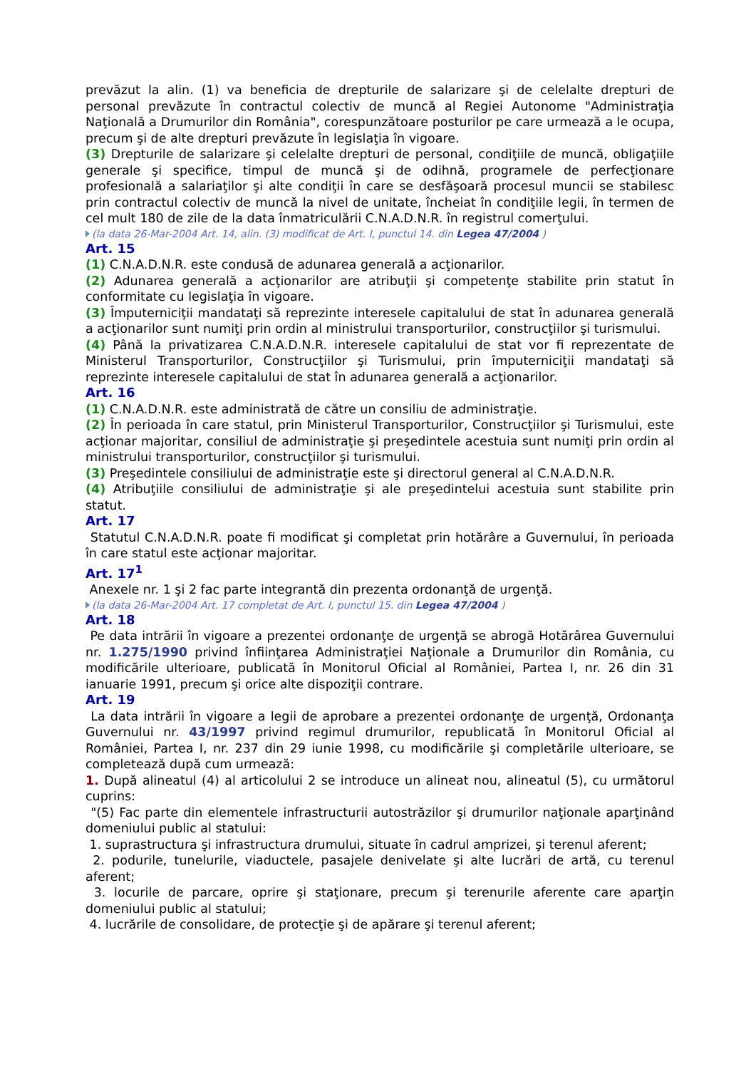prevăzut la alin. (1) va beneficia de drepturile de salarizare şi de celelalte drepturi de personal prevăzute în contractul colectiv de muncă al Regiei Autonome "Administraţia Naţională a Drumurilor din România", corespunzătoare posturilor pe care urmează a le ocupa, precum şi de alte drepturi prevăzute în legislaţia în vigoare.
(3) Drepturile de salarizare şi celelalte drepturi de personal, condiţiile de muncă, obligaţiile generale şi specifice, timpul de muncă şi de odihnă, programele de perfecţionare profesională a salariaţilor şi alte condiţii în care se desfăşoară procesul muncii se stabilesc prin contractul colectiv de muncă la nivel de unitate, încheiat în condiţiile legii, în termen de cel mult 180 de zile de la data înmatriculării C.N.A.D.N.R. în registrul comerţului.
(la data 26-Mar-2004 Art. 14, alin. (3) modificat de Art. I, punctul 14. din Legea 47/2004 )
Art. 15
(1) C.N.A.D.N.R. este condusă de adunarea generală a acţionarilor.
(2) Adunarea generală a acţionarilor are atribuţii şi competenţe stabilite prin statut în conformitate cu legislaţia în vigoare.
(3) Împuterniciţii mandataţi să reprezinte interesele capitalului de stat în adunarea generală a acţionarilor sunt numiţi prin ordin al ministrului transporturilor, construcţiilor şi turismului.
(4) Până la privatizarea C.N.A.D.N.R. interesele capitalului de stat vor fi reprezentate de Ministerul Transporturilor, Construcţiilor şi Turismului, prin împuterniciţii mandataţi să reprezinte interesele capitalului de stat în adunarea generală a acţionarilor.
Art. 16
(1) C.N.A.D.N.R. este administrată de către un consiliu de administraţie.
(2) În perioada în care statul, prin Ministerul Transporturilor, Construcţiilor şi Turismului, este acţionar majoritar, consiliul de administraţie şi preşedintele acestuia sunt numiţi prin ordin al ministrului transporturilor, construcţiilor şi turismului.
(3) Preşedintele consiliului de administraţie este şi directorul general al C.N.A.D.N.R.
(4) Atribuţiile consiliului de administraţie şi ale preşedintelui acestuia sunt stabilite prin statut.
Art. 17
Statutul C.N.A.D.N.R. poate fi modificat şi completat prin hotărâre a Guvernului, în perioada în care statul este acţionar majoritar.
Art. 17<sup>1</sup>
Anexele nr. 1 şi 2 fac parte integrantă din prezenta ordonanţă de urgenţă.
(la data 26-Mar-2004 Art. 17 completat de Art. I, punctul 15. din Legea 47/2004 )
Art. 18
Pe data intrării în vigoare a prezentei ordonanţe de urgenţă se abrogă Hotărârea Guvernului nr. 1.275/1990 privind înfiinţarea Administraţiei Naţionale a Drumurilor din România, cu modificările ulterioare, publicată în Monitorul Oficial al României, Partea I, nr. 26 din 31 ianuarie 1991, precum şi orice alte dispoziţii contrare.
Art. 19
La data intrării în vigoare a legii de aprobare a prezentei ordonanţe de urgenţă, Ordonanţa Guvernului nr. 43/1997 privind regimul drumurilor, republicată în Monitorul Oficial al României, Partea I, nr. 237 din 29 iunie 1998, cu modificările şi completările ulterioare, se completează după cum urmează:
1. După alineatul (4) al articolului 2 se introduce un alineat nou, alineatul (5), cu următorul cuprins:
"(5) Fac parte din elementele infrastructurii autostrăzilor şi drumurilor naţionale aparţinând domeniului public al statului:
1. suprastructura şi infrastructura drumului, situate în cadrul amprizei, şi terenul aferent;
2. podurile, tunelurile, viaductele, pasajele denivelate şi alte lucrări de artă, cu terenul aferent;
3. locurile de parcare, oprire şi staţionare, precum şi terenurile aferente care aparţin domeniului public al statului;
4. lucrările de consolidare, de protecţie şi de apărare şi terenul aferent;